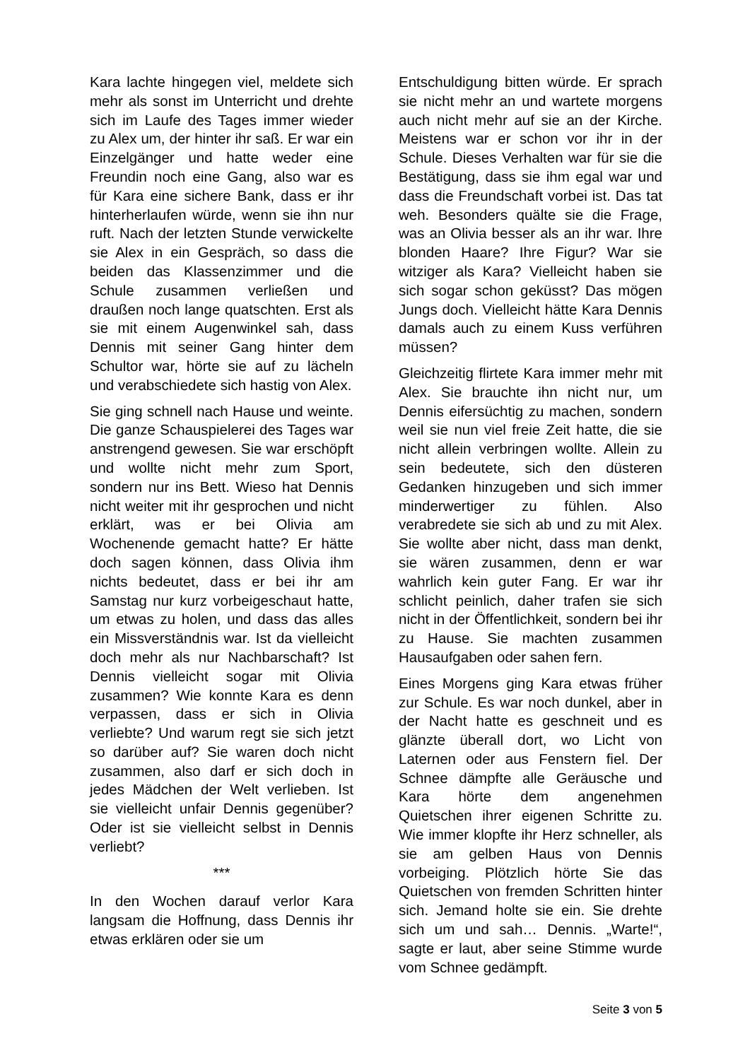Kara lachte hingegen viel, meldete sich mehr als sonst im Unterricht und drehte sich im Laufe des Tages immer wieder zu Alex um, der hinter ihr saß. Er war ein Einzelgänger und hatte weder eine Freundin noch eine Gang, also war es für Kara eine sichere Bank, dass er ihr hinterherlaufen würde, wenn sie ihn nur ruft. Nach der letzten Stunde verwickelte sie Alex in ein Gespräch, so dass die beiden das Klassenzimmer und die Schule zusammen verließen und draußen noch lange quatschten. Erst als sie mit einem Augenwinkel sah, dass Dennis mit seiner Gang hinter dem Schultor war, hörte sie auf zu lächeln und verabschiedete sich hastig von Alex.
Sie ging schnell nach Hause und weinte. Die ganze Schauspielerei des Tages war anstrengend gewesen. Sie war erschöpft und wollte nicht mehr zum Sport, sondern nur ins Bett. Wieso hat Dennis nicht weiter mit ihr gesprochen und nicht erklärt, was er bei Olivia am Wochenende gemacht hatte? Er hätte doch sagen können, dass Olivia ihm nichts bedeutet, dass er bei ihr am Samstag nur kurz vorbeigeschaut hatte, um etwas zu holen, und dass das alles ein Missverständnis war. Ist da vielleicht doch mehr als nur Nachbarschaft? Ist Dennis vielleicht sogar mit Olivia zusammen? Wie konnte Kara es denn verpassen, dass er sich in Olivia verliebte? Und warum regt sie sich jetzt so darüber auf? Sie waren doch nicht zusammen, also darf er sich doch in jedes Mädchen der Welt verlieben. Ist sie vielleicht unfair Dennis gegenüber? Oder ist sie vielleicht selbst in Dennis verliebt?
***
In den Wochen darauf verlor Kara langsam die Hoffnung, dass Dennis ihr etwas erklären oder sie um
Entschuldigung bitten würde. Er sprach sie nicht mehr an und wartete morgens auch nicht mehr auf sie an der Kirche. Meistens war er schon vor ihr in der Schule. Dieses Verhalten war für sie die Bestätigung, dass sie ihm egal war und dass die Freundschaft vorbei ist. Das tat weh. Besonders quälte sie die Frage, was an Olivia besser als an ihr war. Ihre blonden Haare? Ihre Figur? War sie witziger als Kara? Vielleicht haben sie sich sogar schon geküsst? Das mögen Jungs doch. Vielleicht hätte Kara Dennis damals auch zu einem Kuss verführen müssen?
Gleichzeitig flirtete Kara immer mehr mit Alex. Sie brauchte ihn nicht nur, um Dennis eifersüchtig zu machen, sondern weil sie nun viel freie Zeit hatte, die sie nicht allein verbringen wollte. Allein zu sein bedeutete, sich den düsteren Gedanken hinzugeben und sich immer minderwertiger zu fühlen. Also verabredete sie sich ab und zu mit Alex. Sie wollte aber nicht, dass man denkt, sie wären zusammen, denn er war wahrlich kein guter Fang. Er war ihr schlicht peinlich, daher trafen sie sich nicht in der Öffentlichkeit, sondern bei ihr zu Hause. Sie machten zusammen Hausaufgaben oder sahen fern.
Eines Morgens ging Kara etwas früher zur Schule. Es war noch dunkel, aber in der Nacht hatte es geschneit und es glänzte überall dort, wo Licht von Laternen oder aus Fenstern fiel. Der Schnee dämpfte alle Geräusche und Kara hörte dem angenehmen Quietschen ihrer eigenen Schritte zu. Wie immer klopfte ihr Herz schneller, als sie am gelben Haus von Dennis vorbeiging. Plötzlich hörte Sie das Quietschen von fremden Schritten hinter sich. Jemand holte sie ein. Sie drehte sich um und sah… Dennis. „Warte!“, sagte er laut, aber seine Stimme wurde vom Schnee gedämpft.
Seite 3 von 5